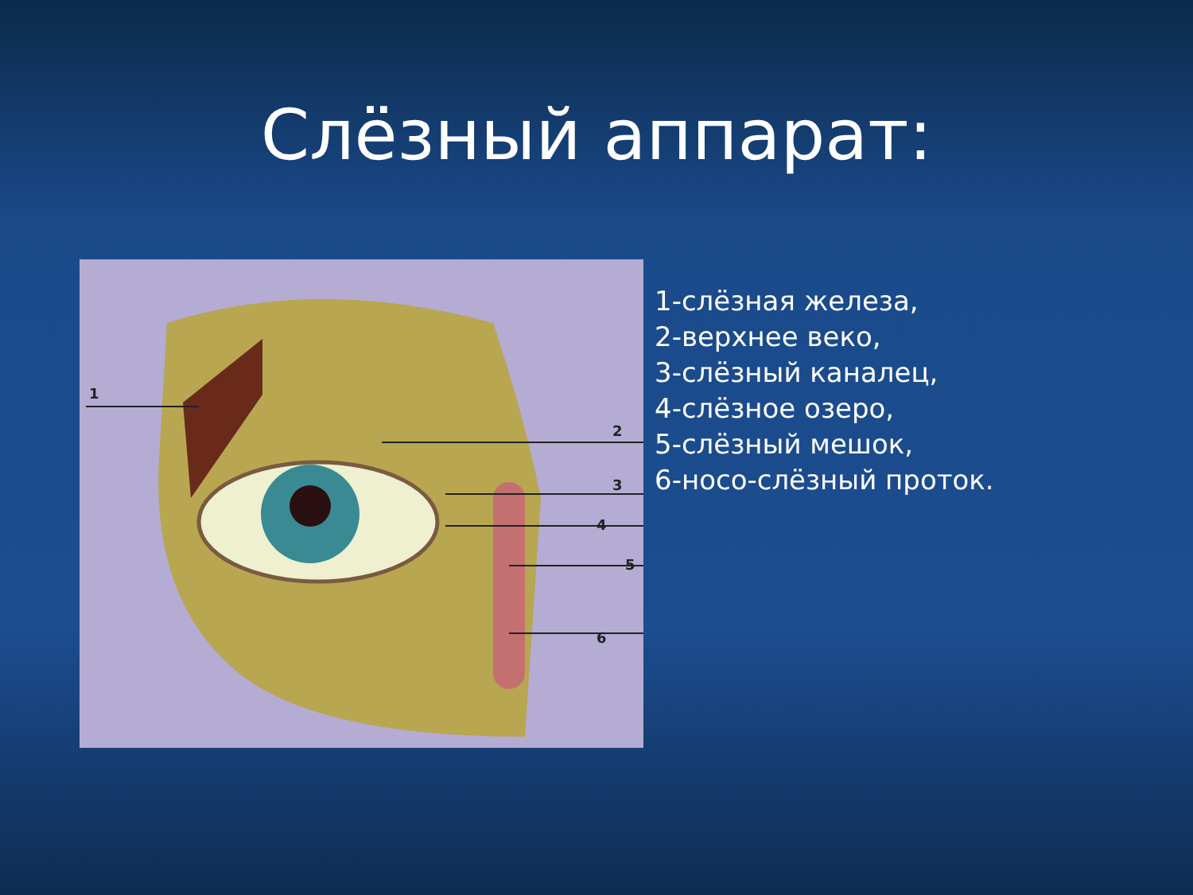Слёзный аппарат:
1
2
3
4
5
6
1-слёзная железа,
2-верхнее веко,
3-слёзный каналец,
4-слёзное озеро,
5-слёзный мешок,
6-носо-слёзный проток.